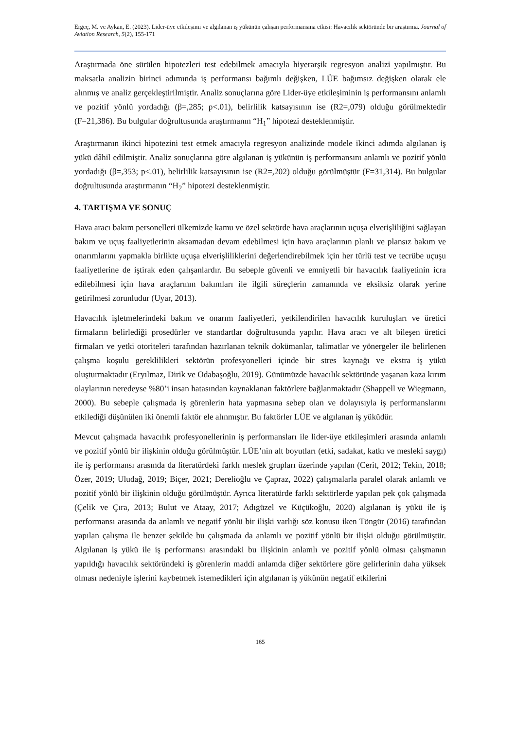Ergeç, M. ve Aykan, E. (2023). Lider-üye etkileşimi ve algılanan iş yükünün çalışan performansına etkisi: Havacılık sektöründe bir araştırma. Journal of Aviation Research, 5(2), 155-171
Araştırmada öne sürülen hipotezleri test edebilmek amacıyla hiyerarşik regresyon analizi yapılmıştır. Bu maksatla analizin birinci adımında iş performansı bağımlı değişken, LÜE bağımsız değişken olarak ele alınmış ve analiz gerçekleştirilmiştir. Analiz sonuçlarına göre Lider-üye etkileşiminin iş performansını anlamlı ve pozitif yönlü yordadığı (β=,285; p<.01), belirlilik katsayısının ise (R2=,079) olduğu görülmektedir (F=21,386). Bu bulgular doğrultusunda araştırmanın “H<sub>1</sub>” hipotezi desteklenmiştir.
Araştırmanın ikinci hipotezini test etmek amacıyla regresyon analizinde modele ikinci adımda algılanan iş yükü dâhil edilmiştir. Analiz sonuçlarına göre algılanan iş yükünün iş performansını anlamlı ve pozitif yönlü yordadığı (β=,353; p<.01), belirlilik katsayısının ise (R2=,202) olduğu görülmüştür (F=31,314). Bu bulgular doğrultusunda araştırmanın “H<sub>2</sub>” hipotezi desteklenmiştir.
4. TARTIŞMA VE SONUÇ
Hava aracı bakım personelleri ülkemizde kamu ve özel sektörde hava araçlarının uçuşa elverişliliğini sağlayan bakım ve uçuş faaliyetlerinin aksamadan devam edebilmesi için hava araçlarının planlı ve plansız bakım ve onarımlarını yapmakla birlikte uçuşa elverişliliklerini değerlendirebilmek için her türlü test ve tecrübe uçuşu faaliyetlerine de iştirak eden çalışanlardır. Bu sebeple güvenli ve emniyetli bir havacılık faaliyetinin icra edilebilmesi için hava araçlarının bakımları ile ilgili süreçlerin zamanında ve eksiksiz olarak yerine getirilmesi zorunludur (Uyar, 2013).
Havacılık işletmelerindeki bakım ve onarım faaliyetleri, yetkilendirilen havacılık kuruluşları ve üretici firmaların belirlediği prosedürler ve standartlar doğrultusunda yapılır. Hava aracı ve alt bileşen üretici firmaları ve yetki otoriteleri tarafından hazırlanan teknik dokümanlar, talimatlar ve yönergeler ile belirlenen çalışma koşulu gereklilikleri sektörün profesyonelleri içinde bir stres kaynağı ve ekstra iş yükü oluşturmaktadır (Eryılmaz, Dirik ve Odabaşoğlu, 2019). Günümüzde havacılık sektöründe yaşanan kaza kırım olaylarının neredeyse %80’i insan hatasından kaynaklanan faktörlere bağlanmaktadır (Shappell ve Wiegmann, 2000). Bu sebeple çalışmada iş görenlerin hata yapmasına sebep olan ve dolayısıyla iş performanslarını etkilediği düşünülen iki önemli faktör ele alınmıştır. Bu faktörler LÜE ve algılanan iş yüküdür.
Mevcut çalışmada havacılık profesyonellerinin iş performansları ile lider-üye etkileşimleri arasında anlamlı ve pozitif yönlü bir ilişkinin olduğu görülmüştür. LÜE’nin alt boyutları (etki, sadakat, katkı ve mesleki saygı) ile iş performansı arasında da literatürdeki farklı meslek grupları üzerinde yapılan (Cerit, 2012; Tekin, 2018; Özer, 2019; Uludağ, 2019; Biçer, 2021; Derelioğlu ve Çapraz, 2022) çalışmalarla paralel olarak anlamlı ve pozitif yönlü bir ilişkinin olduğu görülmüştür. Ayrıca literatürde farklı sektörlerde yapılan pek çok çalışmada (Çelik ve Çıra, 2013; Bulut ve Ataay, 2017; Adıgüzel ve Küçükoğlu, 2020) algılanan iş yükü ile iş performansı arasında da anlamlı ve negatif yönlü bir ilişki varlığı söz konusu iken Töngür (2016) tarafından yapılan çalışma ile benzer şekilde bu çalışmada da anlamlı ve pozitif yönlü bir ilişki olduğu görülmüştür. Algılanan iş yükü ile iş performansı arasındaki bu ilişkinin anlamlı ve pozitif yönlü olması çalışmanın yapıldığı havacılık sektöründeki iş görenlerin maddi anlamda diğer sektörlere göre gelirlerinin daha yüksek olması nedeniyle işlerini kaybetmek istemedikleri için algılanan iş yükünün negatif etkilerini
165